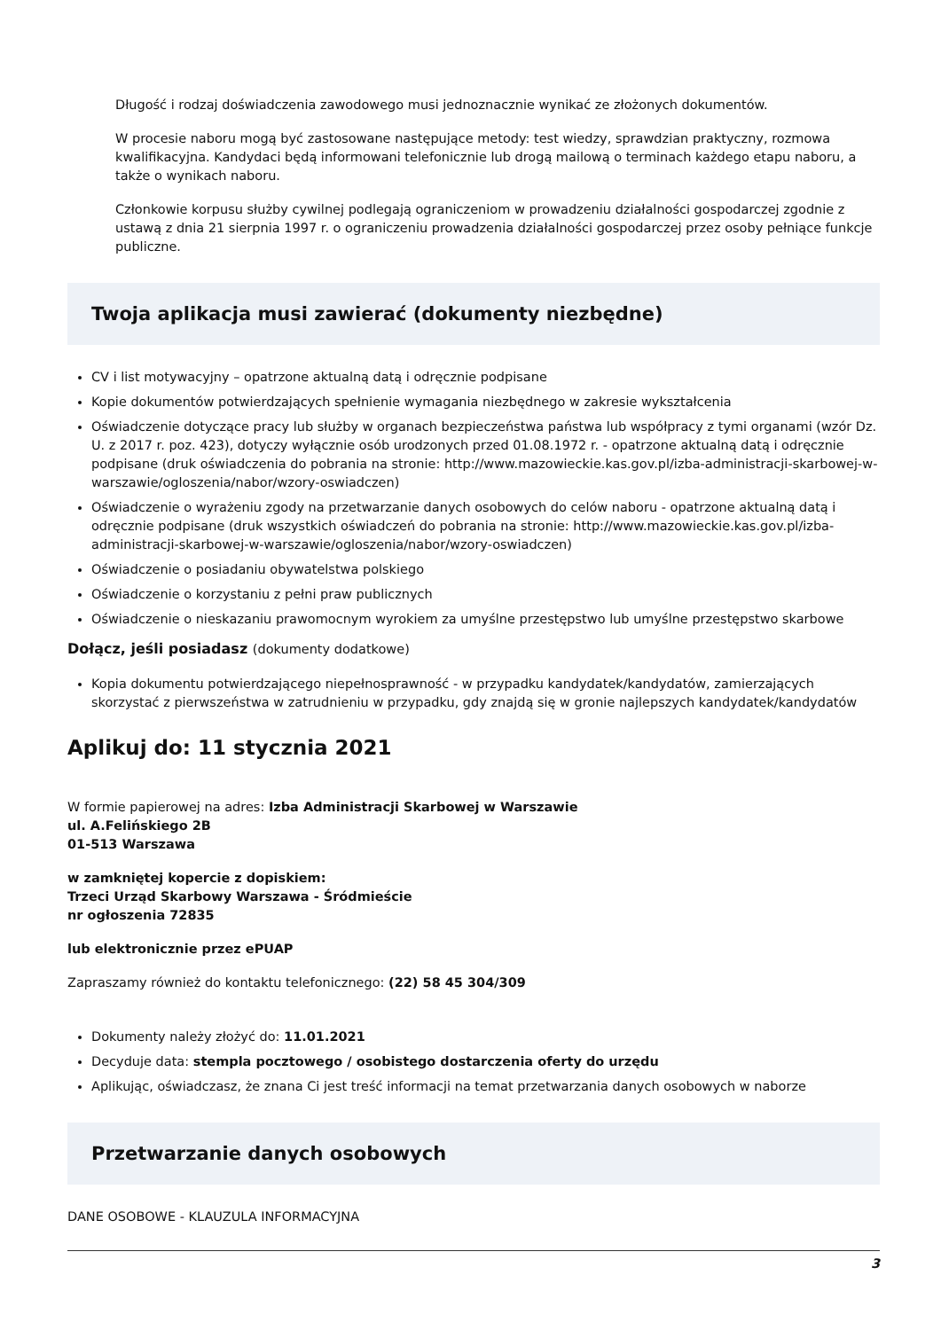Długość i rodzaj doświadczenia zawodowego musi jednoznacznie wynikać ze złożonych dokumentów.
W procesie naboru mogą być zastosowane następujące metody: test wiedzy, sprawdzian praktyczny, rozmowa kwalifikacyjna. Kandydaci będą informowani telefonicznie lub drogą mailową o terminach każdego etapu naboru, a także o wynikach naboru.
Członkowie korpusu służby cywilnej podlegają ograniczeniom w prowadzeniu działalności gospodarczej zgodnie z ustawą z dnia 21 sierpnia 1997 r. o ograniczeniu prowadzenia działalności gospodarczej przez osoby pełniące funkcje publiczne.
Twoja aplikacja musi zawierać (dokumenty niezbędne)
CV i list motywacyjny – opatrzone aktualną datą i odręcznie podpisane
Kopie dokumentów potwierdzających spełnienie wymagania niezbędnego w zakresie wykształcenia
Oświadczenie dotyczące pracy lub służby w organach bezpieczeństwa państwa lub współpracy z tymi organami (wzór Dz. U. z 2017 r. poz. 423), dotyczy wyłącznie osób urodzonych przed 01.08.1972 r. - opatrzone aktualną datą i odręcznie podpisane (druk oświadczenia do pobrania na stronie: http://www.mazowieckie.kas.gov.pl/izba-administracji-skarbowej-w-warszawie/ogloszenia/nabor/wzory-oswiadczen)
Oświadczenie o wyrażeniu zgody na przetwarzanie danych osobowych do celów naboru - opatrzone aktualną datą i odręcznie podpisane (druk wszystkich oświadczeń do pobrania na stronie: http://www.mazowieckie.kas.gov.pl/izba-administracji-skarbowej-w-warszawie/ogloszenia/nabor/wzory-oswiadczen)
Oświadczenie o posiadaniu obywatelstwa polskiego
Oświadczenie o korzystaniu z pełni praw publicznych
Oświadczenie o nieskazaniu prawomocnym wyrokiem za umyślne przestępstwo lub umyślne przestępstwo skarbowe
Dołącz, jeśli posiadasz (dokumenty dodatkowe)
Kopia dokumentu potwierdzającego niepełnosprawność - w przypadku kandydatek/kandydatów, zamierzających skorzystać z pierwszeństwa w zatrudnieniu w przypadku, gdy znajdą się w gronie najlepszych kandydatek/kandydatów
Aplikuj do: 11 stycznia 2021
W formie papierowej na adres: Izba Administracji Skarbowej w Warszawie
ul. A.Felińskiego 2B
01-513 Warszawa
w zamkniętej kopercie z dopiskiem:
Trzeci Urząd Skarbowy Warszawa - Śródmieście
nr ogłoszenia 72835
lub elektronicznie przez ePUAP
Zapraszamy również do kontaktu telefonicznego: (22) 58 45 304/309
Dokumenty należy złożyć do: 11.01.2021
Decyduje data: stempla pocztowego / osobistego dostarczenia oferty do urzędu
Aplikując, oświadczasz, że znana Ci jest treść informacji na temat przetwarzania danych osobowych w naborze
Przetwarzanie danych osobowych
DANE OSOBOWE - KLAUZULA INFORMACYJNA
3